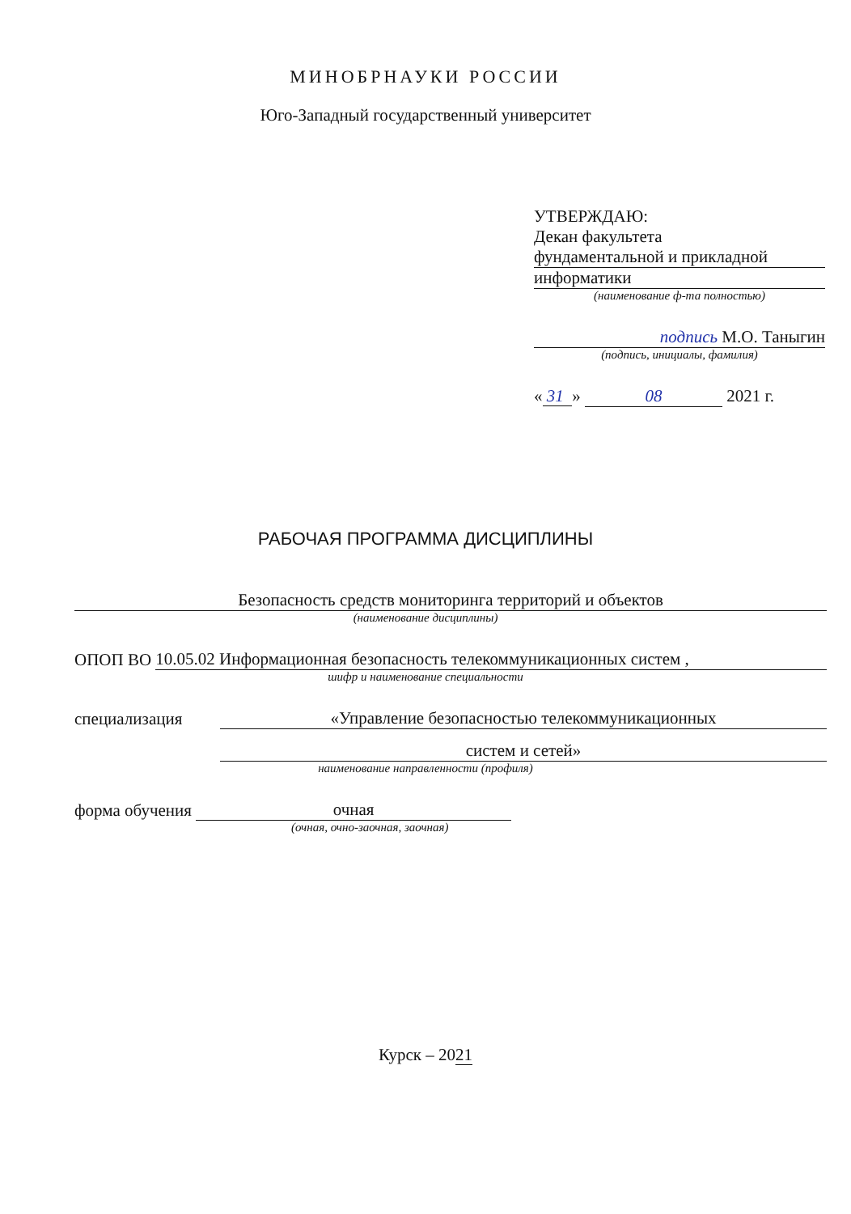МИНОБРНАУКИ РОССИИ
Юго-Западный государственный университет
УТВЕРЖДАЮ:
Декан факультета
фундаментальной и прикладной
информатики
(наименование ф-та полностью)
подпись М.О. Таныгин
(подпись, инициалы, фамилия)
« 31 » 08 2021 г.
РАБОЧАЯ ПРОГРАММА ДИСЦИПЛИНЫ
Безопасность средств мониторинга территорий и объектов
(наименование дисциплины)
ОПОП ВО 10.05.02 Информационная безопасность телекоммуникационных систем ,
шифр и наименование специальности
специализация «Управление безопасностью телекоммуникационных
систем и сетей»
наименование направленности (профиля)
форма обучения очная
(очная, очно-заочная, заочная)
Курск – 2021